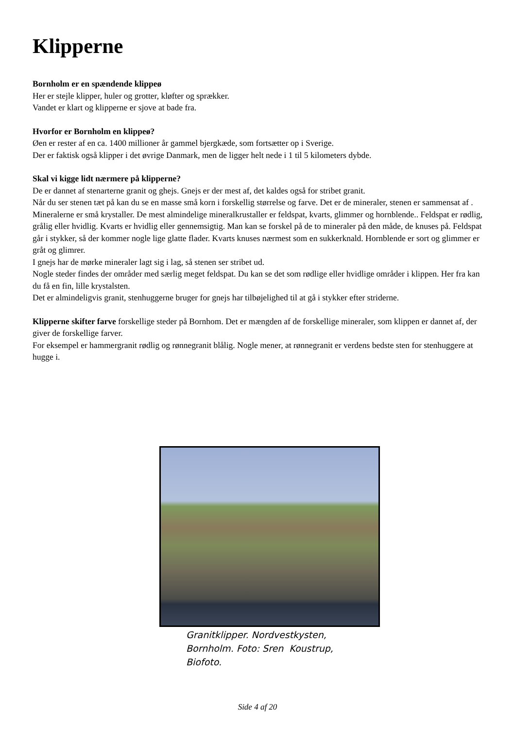Klipperne
Bornholm er en spændende klippeø
Her er stejle klipper, huler og grotter, kløfter og sprækker.
Vandet er klart og klipperne er sjove at bade fra.
Hvorfor er Bornholm en klippeø?
Øen er rester af en ca. 1400 millioner år gammel bjergkæde, som fortsætter op i Sverige.
Der er faktisk også klipper i det øvrige Danmark, men de ligger helt nede i 1 til 5 kilometers dybde.
Skal vi kigge lidt nærmere på klipperne?
De er dannet af stenarterne granit og ghejs. Gnejs er der mest af, det kaldes også for stribet granit.
Når du ser stenen tæt på kan du se en masse små korn i forskellig størrelse og farve. Det er de mineraler, stenen er sammensat af . Mineralerne er små krystaller. De mest almindelige mineralkrustaller er feldspat, kvarts, glimmer og hornblende.. Feldspat er rødlig, grålig eller hvidlig. Kvarts er hvidlig eller gennemsigtig. Man kan se forskel på de to mineraler på den måde, de knuses på. Feldspat går i stykker, så der kommer nogle lige glatte flader. Kvarts knuses nærmest som en sukkerknald. Hornblende er sort og glimmer er gråt og glimrer.
I gnejs har de mørke mineraler lagt sig i lag, så stenen ser stribet ud.
Nogle steder findes der områder med særlig meget feldspat. Du kan se det som rødlige eller hvidlige områder i klippen. Her fra kan du få en fin, lille krystalsten.
Det er almindeligvis granit, stenhuggerne bruger for gnejs har tilbøjelighed til at gå i stykker efter striderne.
Klipperne skifter farve forskellige steder på Bornhom. Det er mængden af de forskellige mineraler, som klippen er dannet af, der giver de forskellige farver.
For eksempel er hammergranit rødlig og rønnegranit blålig. Nogle mener, at rønnegranit er verdens bedste sten for stenhuggere at hugge i.
Granitklipper. Nordvestkysten, Bornholm. Foto: Sren Koustrup, Biofoto.
Side 4 af 20